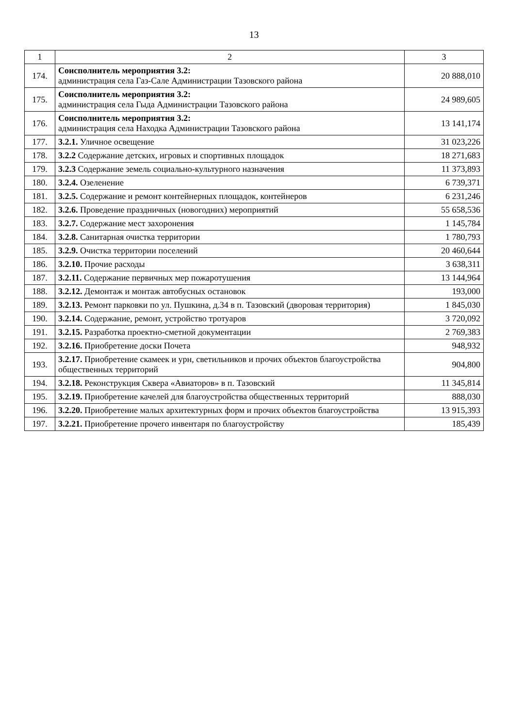13
| 1 | 2 | 3 |
| --- | --- | --- |
| 174. | Соисполнитель мероприятия 3.2: администрация села Газ-Сале Администрации Тазовского района | 20 888,010 |
| 175. | Соисполнитель мероприятия 3.2: администрация села Гыда Администрации Тазовского района | 24 989,605 |
| 176. | Соисполнитель мероприятия 3.2: администрация села Находка Администрации Тазовского района | 13 141,174 |
| 177. | 3.2.1. Уличное освещение | 31 023,226 |
| 178. | 3.2.2 Содержание детских, игровых и спортивных площадок | 18 271,683 |
| 179. | 3.2.3 Содержание земель социально-культурного назначения | 11 373,893 |
| 180. | 3.2.4. Озеленение | 6 739,371 |
| 181. | 3.2.5. Содержание и ремонт контейнерных площадок, контейнеров | 6 231,246 |
| 182. | 3.2.6. Проведение праздничных (новогодних) мероприятий | 55 658,536 |
| 183. | 3.2.7. Содержание мест захоронения | 1 145,784 |
| 184. | 3.2.8. Санитарная очистка территории | 1 780,793 |
| 185. | 3.2.9. Очистка территории поселений | 20 460,644 |
| 186. | 3.2.10. Прочие расходы | 3 638,311 |
| 187. | 3.2.11. Содержание первичных мер пожаротушения | 13 144,964 |
| 188. | 3.2.12. Демонтаж и монтаж автобусных остановок | 193,000 |
| 189. | 3.2.13. Ремонт парковки по ул. Пушкина, д.34 в п. Тазовский (дворовая территория) | 1 845,030 |
| 190. | 3.2.14. Содержание, ремонт, устройство тротуаров | 3 720,092 |
| 191. | 3.2.15. Разработка проектно-сметной документации | 2 769,383 |
| 192. | 3.2.16. Приобретение доски Почета | 948,932 |
| 193. | 3.2.17. Приобретение скамеек и урн, светильников и прочих объектов благоустройства общественных территорий | 904,800 |
| 194. | 3.2.18. Реконструкция Сквера «Авиаторов» в п. Тазовский | 11 345,814 |
| 195. | 3.2.19. Приобретение качелей для благоустройства общественных территорий | 888,030 |
| 196. | 3.2.20. Приобретение малых архитектурных форм и прочих объектов благоустройства | 13 915,393 |
| 197. | 3.2.21. Приобретение прочего инвентаря по благоустройству | 185,439 |